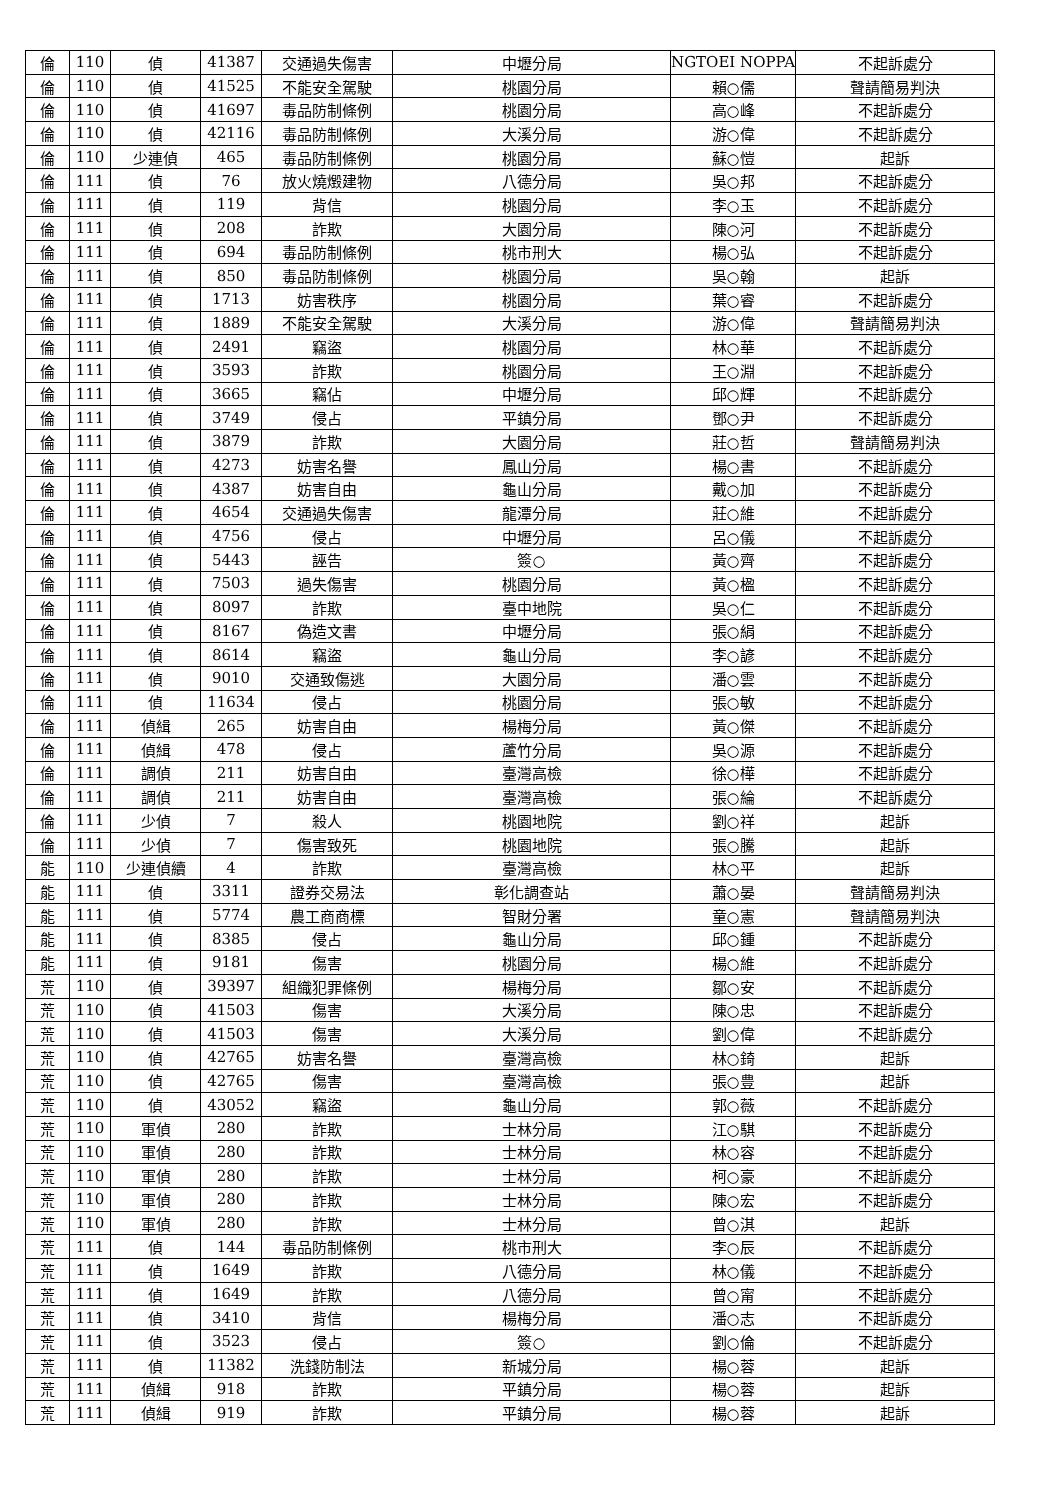| 倫 | 110 | 偵 | 41387 | 交通過失傷害 | 中壢分局 | NGTOEI NOPPA | 不起訴處分 |
| 倫 | 110 | 偵 | 41525 | 不能安全駕駛 | 桃園分局 | 賴○儒 | 聲請簡易判決 |
| 倫 | 110 | 偵 | 41697 | 毒品防制條例 | 桃園分局 | 高○峰 | 不起訴處分 |
| 倫 | 110 | 偵 | 42116 | 毒品防制條例 | 大溪分局 | 游○偉 | 不起訴處分 |
| 倫 | 110 | 少連偵 | 465 | 毒品防制條例 | 桃園分局 | 蘇○愷 | 起訴 |
| 倫 | 111 | 偵 | 76 | 放火燒燬建物 | 八德分局 | 吳○邦 | 不起訴處分 |
| 倫 | 111 | 偵 | 119 | 背信 | 桃園分局 | 李○玉 | 不起訴處分 |
| 倫 | 111 | 偵 | 208 | 詐欺 | 大園分局 | 陳○河 | 不起訴處分 |
| 倫 | 111 | 偵 | 694 | 毒品防制條例 | 桃市刑大 | 楊○弘 | 不起訴處分 |
| 倫 | 111 | 偵 | 850 | 毒品防制條例 | 桃園分局 | 吳○翰 | 起訴 |
| 倫 | 111 | 偵 | 1713 | 妨害秩序 | 桃園分局 | 葉○睿 | 不起訴處分 |
| 倫 | 111 | 偵 | 1889 | 不能安全駕駛 | 大溪分局 | 游○偉 | 聲請簡易判決 |
| 倫 | 111 | 偵 | 2491 | 竊盜 | 桃園分局 | 林○華 | 不起訴處分 |
| 倫 | 111 | 偵 | 3593 | 詐欺 | 桃園分局 | 王○淵 | 不起訴處分 |
| 倫 | 111 | 偵 | 3665 | 竊佔 | 中壢分局 | 邱○輝 | 不起訴處分 |
| 倫 | 111 | 偵 | 3749 | 侵占 | 平鎮分局 | 鄧○尹 | 不起訴處分 |
| 倫 | 111 | 偵 | 3879 | 詐欺 | 大園分局 | 莊○哲 | 聲請簡易判決 |
| 倫 | 111 | 偵 | 4273 | 妨害名譽 | 鳳山分局 | 楊○書 | 不起訴處分 |
| 倫 | 111 | 偵 | 4387 | 妨害自由 | 龜山分局 | 戴○加 | 不起訴處分 |
| 倫 | 111 | 偵 | 4654 | 交通過失傷害 | 龍潭分局 | 莊○維 | 不起訴處分 |
| 倫 | 111 | 偵 | 4756 | 侵占 | 中壢分局 | 呂○儀 | 不起訴處分 |
| 倫 | 111 | 偵 | 5443 | 誣告 | 簽○ | 黃○齊 | 不起訴處分 |
| 倫 | 111 | 偵 | 7503 | 過失傷害 | 桃園分局 | 黃○楹 | 不起訴處分 |
| 倫 | 111 | 偵 | 8097 | 詐欺 | 臺中地院 | 吳○仁 | 不起訴處分 |
| 倫 | 111 | 偵 | 8167 | 偽造文書 | 中壢分局 | 張○絹 | 不起訴處分 |
| 倫 | 111 | 偵 | 8614 | 竊盜 | 龜山分局 | 李○諺 | 不起訴處分 |
| 倫 | 111 | 偵 | 9010 | 交通致傷逃 | 大園分局 | 潘○雲 | 不起訴處分 |
| 倫 | 111 | 偵 | 11634 | 侵占 | 桃園分局 | 張○敏 | 不起訴處分 |
| 倫 | 111 | 偵緝 | 265 | 妨害自由 | 楊梅分局 | 黃○傑 | 不起訴處分 |
| 倫 | 111 | 偵緝 | 478 | 侵占 | 蘆竹分局 | 吳○源 | 不起訴處分 |
| 倫 | 111 | 調偵 | 211 | 妨害自由 | 臺灣高檢 | 徐○樺 | 不起訴處分 |
| 倫 | 111 | 調偵 | 211 | 妨害自由 | 臺灣高檢 | 張○綸 | 不起訴處分 |
| 倫 | 111 | 少偵 | 7 | 殺人 | 桃園地院 | 劉○祥 | 起訴 |
| 倫 | 111 | 少偵 | 7 | 傷害致死 | 桃園地院 | 張○騰 | 起訴 |
| 能 | 110 | 少連偵續 | 4 | 詐欺 | 臺灣高檢 | 林○平 | 起訴 |
| 能 | 111 | 偵 | 3311 | 證券交易法 | 彰化調查站 | 蕭○晏 | 聲請簡易判決 |
| 能 | 111 | 偵 | 5774 | 農工商商標 | 智財分署 | 童○憲 | 聲請簡易判決 |
| 能 | 111 | 偵 | 8385 | 侵占 | 龜山分局 | 邱○鍾 | 不起訴處分 |
| 能 | 111 | 偵 | 9181 | 傷害 | 桃園分局 | 楊○維 | 不起訴處分 |
| 荒 | 110 | 偵 | 39397 | 組織犯罪條例 | 楊梅分局 | 鄒○安 | 不起訴處分 |
| 荒 | 110 | 偵 | 41503 | 傷害 | 大溪分局 | 陳○忠 | 不起訴處分 |
| 荒 | 110 | 偵 | 41503 | 傷害 | 大溪分局 | 劉○偉 | 不起訴處分 |
| 荒 | 110 | 偵 | 42765 | 妨害名譽 | 臺灣高檢 | 林○錡 | 起訴 |
| 荒 | 110 | 偵 | 42765 | 傷害 | 臺灣高檢 | 張○豊 | 起訴 |
| 荒 | 110 | 偵 | 43052 | 竊盜 | 龜山分局 | 郭○薇 | 不起訴處分 |
| 荒 | 110 | 軍偵 | 280 | 詐欺 | 士林分局 | 江○騏 | 不起訴處分 |
| 荒 | 110 | 軍偵 | 280 | 詐欺 | 士林分局 | 林○容 | 不起訴處分 |
| 荒 | 110 | 軍偵 | 280 | 詐欺 | 士林分局 | 柯○豪 | 不起訴處分 |
| 荒 | 110 | 軍偵 | 280 | 詐欺 | 士林分局 | 陳○宏 | 不起訴處分 |
| 荒 | 110 | 軍偵 | 280 | 詐欺 | 士林分局 | 曾○淇 | 起訴 |
| 荒 | 111 | 偵 | 144 | 毒品防制條例 | 桃市刑大 | 李○辰 | 不起訴處分 |
| 荒 | 111 | 偵 | 1649 | 詐欺 | 八德分局 | 林○儀 | 不起訴處分 |
| 荒 | 111 | 偵 | 1649 | 詐欺 | 八德分局 | 曾○甯 | 不起訴處分 |
| 荒 | 111 | 偵 | 3410 | 背信 | 楊梅分局 | 潘○志 | 不起訴處分 |
| 荒 | 111 | 偵 | 3523 | 侵占 | 簽○ | 劉○倫 | 不起訴處分 |
| 荒 | 111 | 偵 | 11382 | 洗錢防制法 | 新城分局 | 楊○蓉 | 起訴 |
| 荒 | 111 | 偵緝 | 918 | 詐欺 | 平鎮分局 | 楊○蓉 | 起訴 |
| 荒 | 111 | 偵緝 | 919 | 詐欺 | 平鎮分局 | 楊○蓉 | 起訴 |